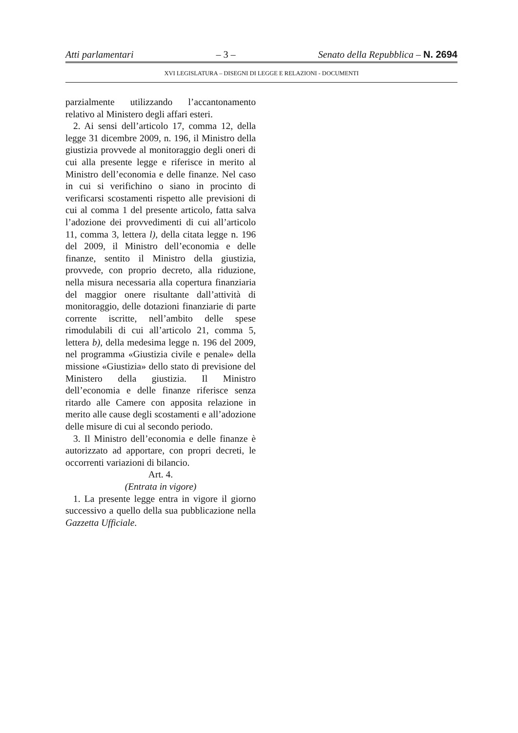Atti parlamentari – 3 – Senato della Repubblica – N. 2694
XVI LEGISLATURA – DISEGNI DI LEGGE E RELAZIONI - DOCUMENTI
parzialmente utilizzando l’accantonamento relativo al Ministero degli affari esteri.
2. Ai sensi dell’articolo 17, comma 12, della legge 31 dicembre 2009, n. 196, il Ministro della giustizia provvede al monitoraggio degli oneri di cui alla presente legge e riferisce in merito al Ministro dell’economia e delle finanze. Nel caso in cui si verifichino o siano in procinto di verificarsi scostamenti rispetto alle previsioni di cui al comma 1 del presente articolo, fatta salva l’adozione dei provvedimenti di cui all’articolo 11, comma 3, lettera l), della citata legge n. 196 del 2009, il Ministro dell’economia e delle finanze, sentito il Ministro della giustizia, provvede, con proprio decreto, alla riduzione, nella misura necessaria alla copertura finanziaria del maggior onere risultante dall’attività di monitoraggio, delle dotazioni finanziarie di parte corrente iscritte, nell’ambito delle spese rimodulabili di cui all’articolo 21, comma 5, lettera b), della medesima legge n. 196 del 2009, nel programma «Giustizia civile e penale» della missione «Giustizia» dello stato di previsione del Ministero della giustizia. Il Ministro dell’economia e delle finanze riferisce senza ritardo alle Camere con apposita relazione in merito alle cause degli scostamenti e all’adozione delle misure di cui al secondo periodo.
3. Il Ministro dell’economia e delle finanze è autorizzato ad apportare, con propri decreti, le occorrenti variazioni di bilancio.
Art. 4.
(Entrata in vigore)
1. La presente legge entra in vigore il giorno successivo a quello della sua pubblicazione nella Gazzetta Ufficiale.